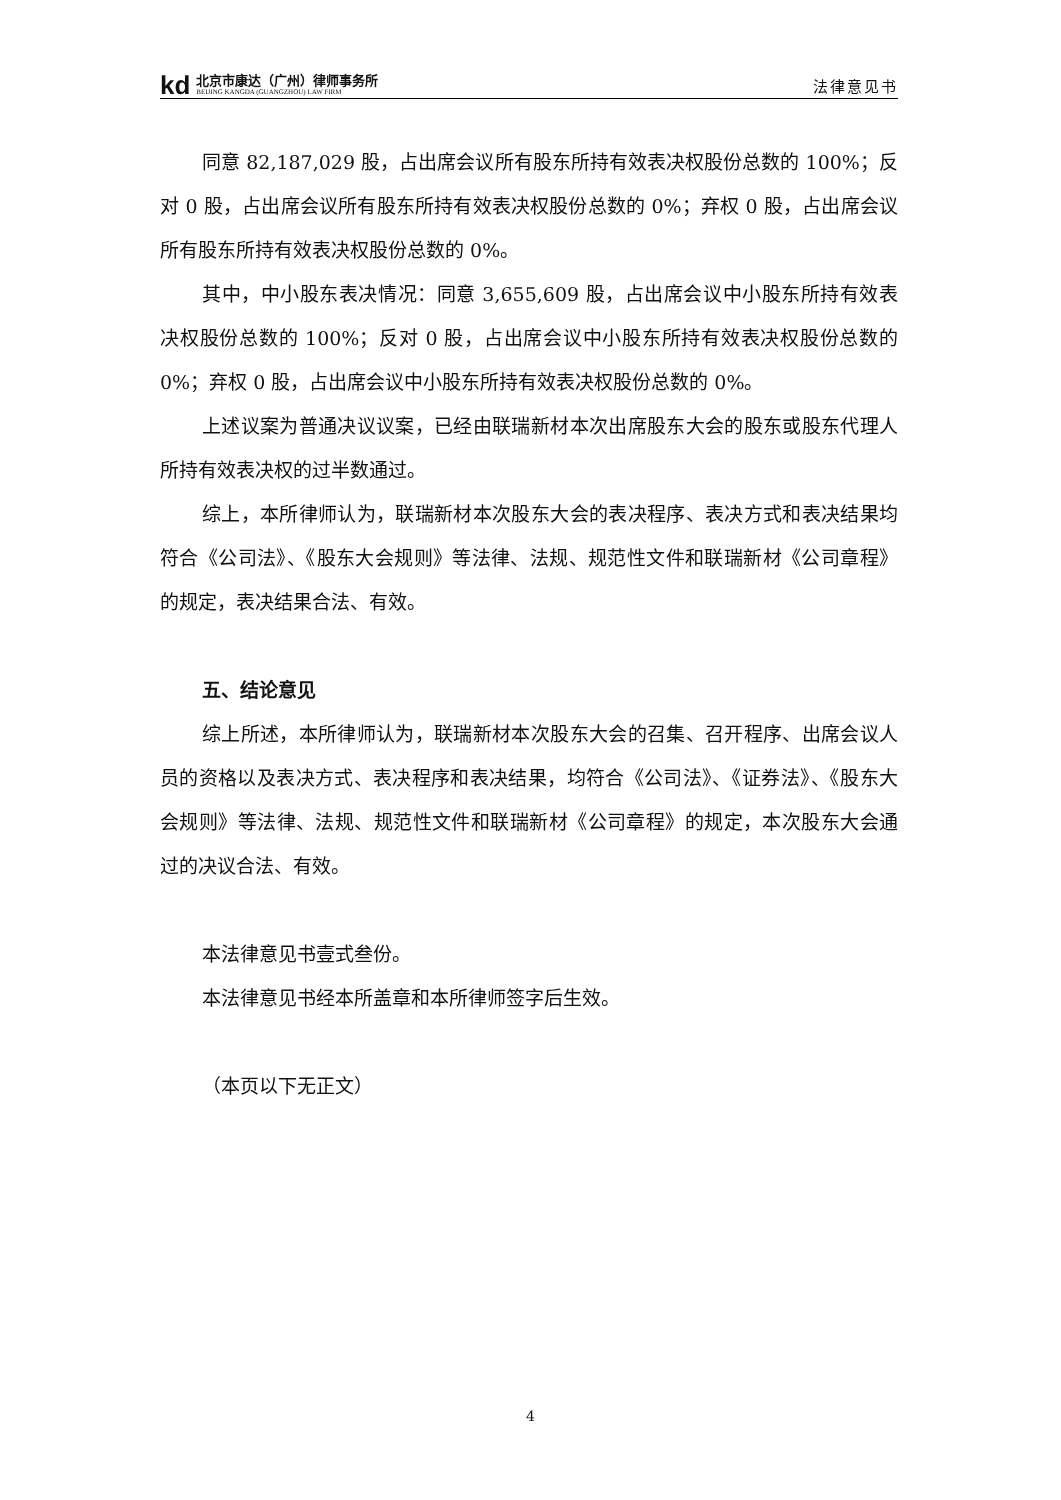kd
北京市康达（广州）律师事务所
BEIJING KANGDA (GUANGZHOU) LAW FIRM
法律意见书
同意 82,187,029 股，占出席会议所有股东所持有效表决权股份总数的 100%；反对 0 股，占出席会议所有股东所持有效表决权股份总数的 0%；弃权 0 股，占出席会议所有股东所持有效表决权股份总数的 0%。
其中，中小股东表决情况：同意 3,655,609 股，占出席会议中小股东所持有效表决权股份总数的 100%；反对 0 股，占出席会议中小股东所持有效表决权股份总数的 0%；弃权 0 股，占出席会议中小股东所持有效表决权股份总数的 0%。
上述议案为普通决议议案，已经由联瑞新材本次出席股东大会的股东或股东代理人所持有效表决权的过半数通过。
综上，本所律师认为，联瑞新材本次股东大会的表决程序、表决方式和表决结果均符合《公司法》、《股东大会规则》等法律、法规、规范性文件和联瑞新材《公司章程》的规定，表决结果合法、有效。
五、结论意见
综上所述，本所律师认为，联瑞新材本次股东大会的召集、召开程序、出席会议人员的资格以及表决方式、表决程序和表决结果，均符合《公司法》、《证券法》、《股东大会规则》等法律、法规、规范性文件和联瑞新材《公司章程》的规定，本次股东大会通过的决议合法、有效。
本法律意见书壹式叁份。
本法律意见书经本所盖章和本所律师签字后生效。
（本页以下无正文）
4